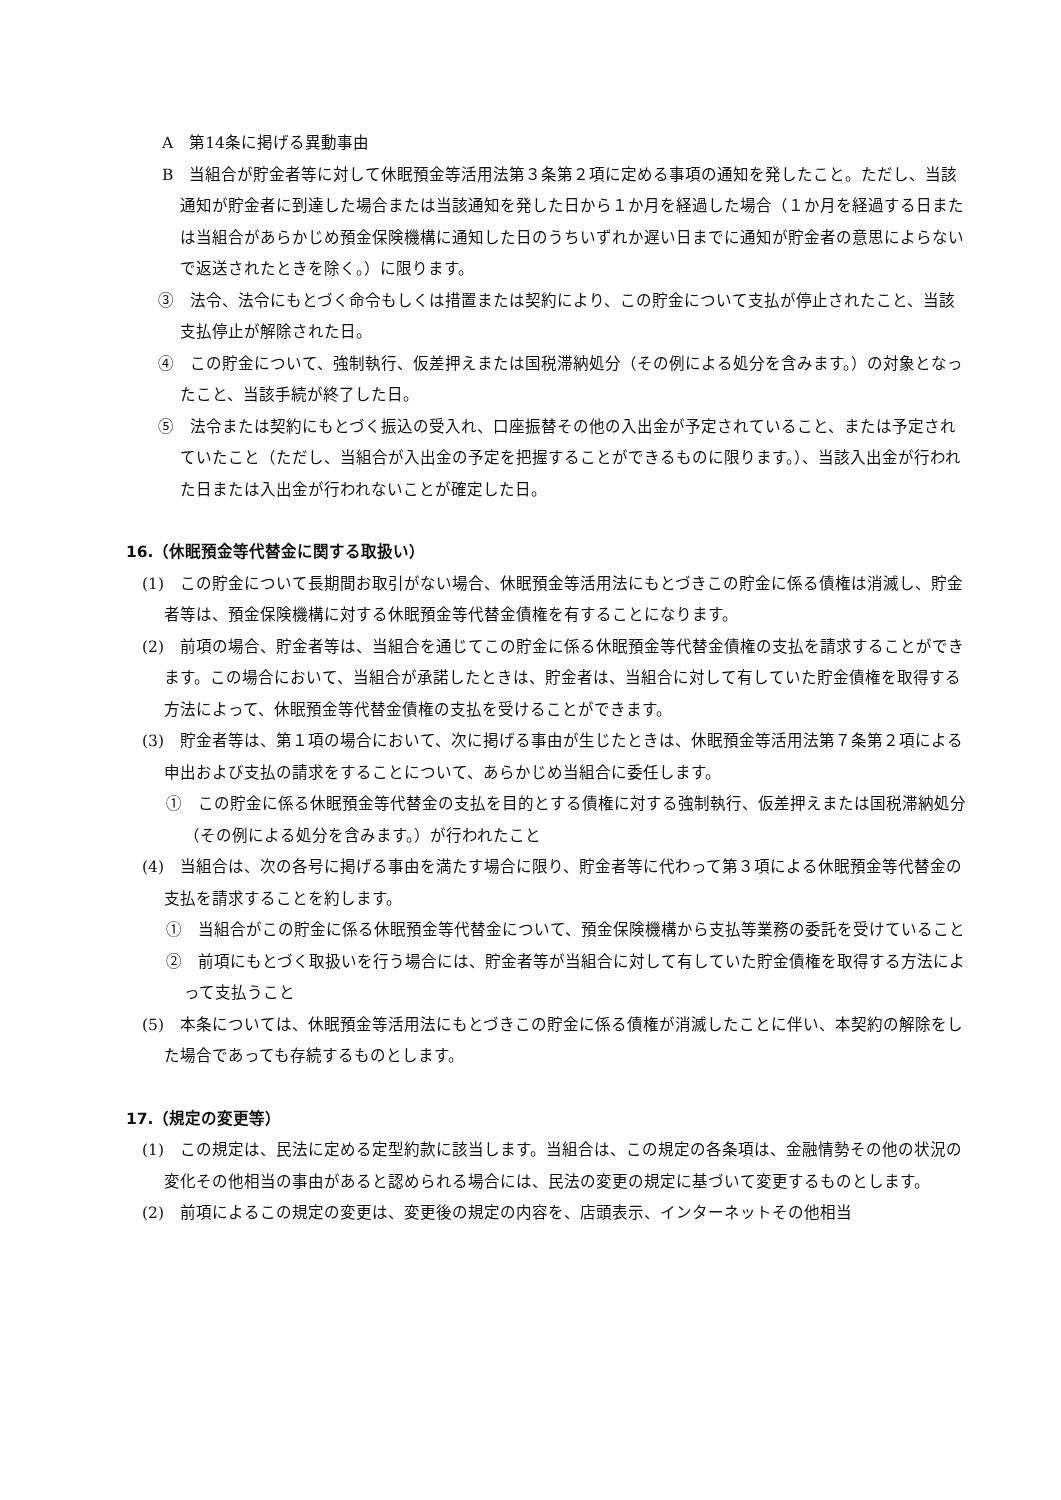A　第14条に掲げる異動事由
B　当組合が貯金者等に対して休眠預金等活用法第３条第２項に定める事項の通知を発したこと。ただし、当該通知が貯金者に到達した場合または当該通知を発した日から１か月を経過した場合（１か月を経過する日または当組合があらかじめ預金保険機構に通知した日のうちいずれか遅い日までに通知が貯金者の意思によらないで返送されたときを除く。）に限ります。
③　法令、法令にもとづく命令もしくは措置または契約により、この貯金について支払が停止されたこと、当該支払停止が解除された日。
④　この貯金について、強制執行、仮差押えまたは国税滞納処分（その例による処分を含みます。）の対象となったこと、当該手続が終了した日。
⑤　法令または契約にもとづく振込の受入れ、口座振替その他の入出金が予定されていること、または予定されていたこと（ただし、当組合が入出金の予定を把握することができるものに限ります。）、当該入出金が行われた日または入出金が行われないことが確定した日。
16.（休眠預金等代替金に関する取扱い）
(1)　この貯金について長期間お取引がない場合、休眠預金等活用法にもとづきこの貯金に係る債権は消滅し、貯金者等は、預金保険機構に対する休眠預金等代替金債権を有することになります。
(2)　前項の場合、貯金者等は、当組合を通じてこの貯金に係る休眠預金等代替金債権の支払を請求することができます。この場合において、当組合が承諾したときは、貯金者は、当組合に対して有していた貯金債権を取得する方法によって、休眠預金等代替金債権の支払を受けることができます。
(3)　貯金者等は、第１項の場合において、次に掲げる事由が生じたときは、休眠預金等活用法第７条第２項による申出および支払の請求をすることについて、あらかじめ当組合に委任します。
①　この貯金に係る休眠預金等代替金の支払を目的とする債権に対する強制執行、仮差押えまたは国税滞納処分（その例による処分を含みます。）が行われたこと
(4)　当組合は、次の各号に掲げる事由を満たす場合に限り、貯金者等に代わって第３項による休眠預金等代替金の支払を請求することを約します。
①　当組合がこの貯金に係る休眠預金等代替金について、預金保険機構から支払等業務の委託を受けていること
②　前項にもとづく取扱いを行う場合には、貯金者等が当組合に対して有していた貯金債権を取得する方法によって支払うこと
(5)　本条については、休眠預金等活用法にもとづきこの貯金に係る債権が消滅したことに伴い、本契約の解除をした場合であっても存続するものとします。
17.（規定の変更等）
(1)　この規定は、民法に定める定型約款に該当します。当組合は、この規定の各条項は、金融情勢その他の状況の変化その他相当の事由があると認められる場合には、民法の変更の規定に基づいて変更するものとします。
(2)　前項によるこの規定の変更は、変更後の規定の内容を、店頭表示、インターネットその他相当